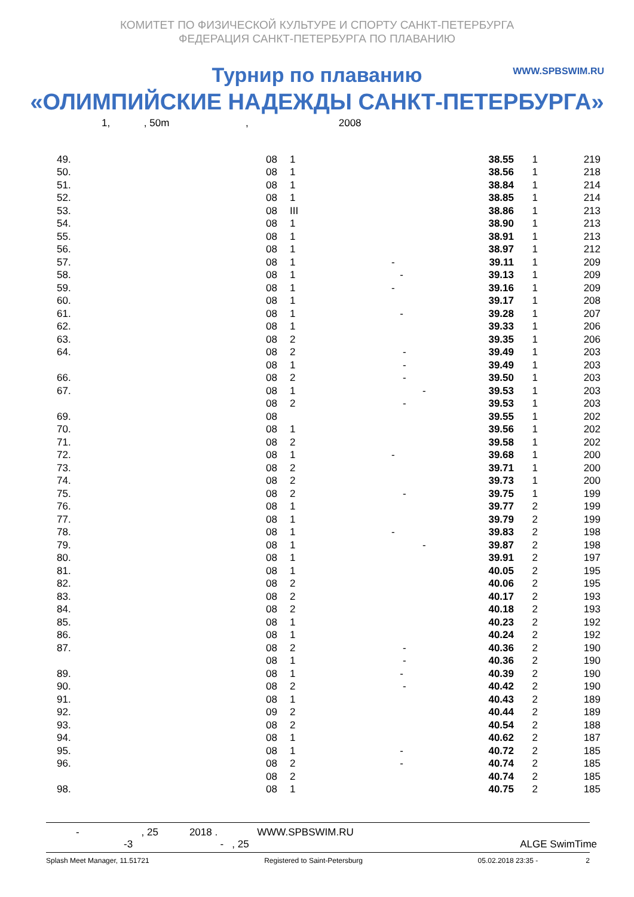КОМИТЕТ ПО ФИЗИЧЕСКОЙ КУЛЬТУРЕ И СПОРТУ САНКТ-ПЕТЕРБУРГА
ФЕДЕРАЦИЯ САНКТ-ПЕТЕРБУРГА ПО ПЛАВАНИЮ
WWW.SPBSWIM.RU
Турнир по плаванию
«ОЛИМПИЙСКИЕ НАДЕЖДЫ САНКТ-ПЕТЕРБУРГА»
1, , 50m , 2008
| 49. | 08 | 1 | | 38.55 | 1 | 219 |
| 50. | 08 | 1 | | 38.56 | 1 | 218 |
| 51. | 08 | 1 | | 38.84 | 1 | 214 |
| 52. | 08 | 1 | | 38.85 | 1 | 214 |
| 53. | 08 | III | | 38.86 | 1 | 213 |
| 54. | 08 | 1 | | 38.90 | 1 | 213 |
| 55. | 08 | 1 | | 38.91 | 1 | 213 |
| 56. | 08 | 1 | | 38.97 | 1 | 212 |
| 57. | 08 | 1 | - | 39.11 | 1 | 209 |
| 58. | 08 | 1 | - | 39.13 | 1 | 209 |
| 59. | 08 | 1 | - | 39.16 | 1 | 209 |
| 60. | 08 | 1 | | 39.17 | 1 | 208 |
| 61. | 08 | 1 | - | 39.28 | 1 | 207 |
| 62. | 08 | 1 | | 39.33 | 1 | 206 |
| 63. | 08 | 2 | | 39.35 | 1 | 206 |
| 64. | 08 | 2 | - | 39.49 | 1 | 203 |
| | 08 | 1 | - | 39.49 | 1 | 203 |
| 66. | 08 | 2 | - | 39.50 | 1 | 203 |
| 67. | 08 | 1 | - | 39.53 | 1 | 203 |
| | 08 | 2 | - | 39.53 | 1 | 203 |
| 69. | 08 | | | 39.55 | 1 | 202 |
| 70. | 08 | 1 | | 39.56 | 1 | 202 |
| 71. | 08 | 2 | | 39.58 | 1 | 202 |
| 72. | 08 | 1 | - | 39.68 | 1 | 200 |
| 73. | 08 | 2 | | 39.71 | 1 | 200 |
| 74. | 08 | 2 | | 39.73 | 1 | 200 |
| 75. | 08 | 2 | - | 39.75 | 1 | 199 |
| 76. | 08 | 1 | | 39.77 | 2 | 199 |
| 77. | 08 | 1 | | 39.79 | 2 | 199 |
| 78. | 08 | 1 | - | 39.83 | 2 | 198 |
| 79. | 08 | 1 | - | 39.87 | 2 | 198 |
| 80. | 08 | 1 | | 39.91 | 2 | 197 |
| 81. | 08 | 1 | | 40.05 | 2 | 195 |
| 82. | 08 | 2 | | 40.06 | 2 | 195 |
| 83. | 08 | 2 | | 40.17 | 2 | 193 |
| 84. | 08 | 2 | | 40.18 | 2 | 193 |
| 85. | 08 | 1 | | 40.23 | 2 | 192 |
| 86. | 08 | 1 | | 40.24 | 2 | 192 |
| 87. | 08 | 2 | - | 40.36 | 2 | 190 |
| | 08 | 1 | - | 40.36 | 2 | 190 |
| 89. | 08 | 1 | - | 40.39 | 2 | 190 |
| 90. | 08 | 2 | - | 40.42 | 2 | 190 |
| 91. | 08 | 1 | | 40.43 | 2 | 189 |
| 92. | 09 | 2 | | 40.44 | 2 | 189 |
| 93. | 08 | 2 | | 40.54 | 2 | 188 |
| 94. | 08 | 1 | | 40.62 | 2 | 187 |
| 95. | 08 | 1 | - | 40.72 | 2 | 185 |
| 96. | 08 | 2 | - | 40.74 | 2 | 185 |
| | 08 | 2 | | 40.74 | 2 | 185 |
| 98. | 08 | 1 | | 40.75 | 2 | 185 |
- , 25 2018 . WWW.SPBSWIM.RU
-3 - , 25 ALGE SwimTime
Splash Meet Manager, 11.51721 Registered to Saint-Petersburg 05.02.2018 23:35 - 2